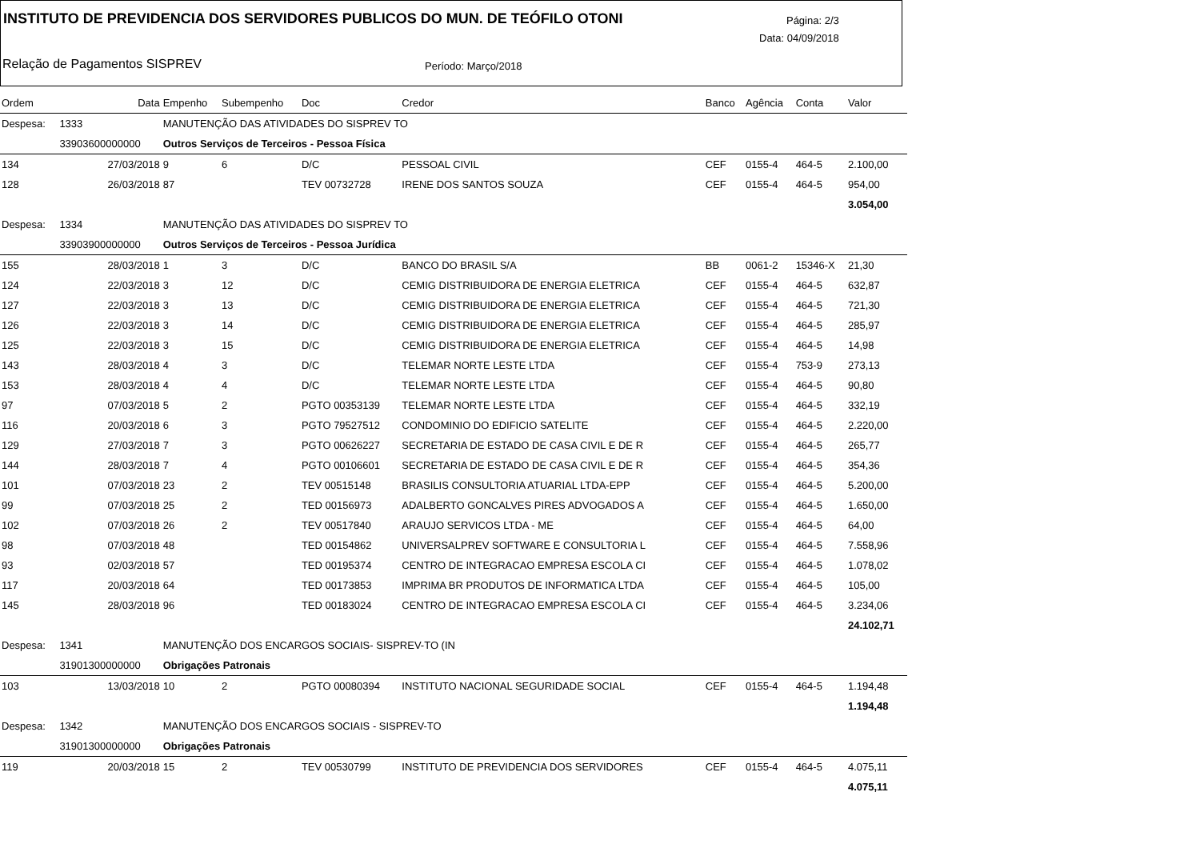INSTITUTO DE PREVIDENCIA DOS SERVIDORES PUBLICOS DO MUN. DE TEÓFILO OTONI
Página: 2/3
Data: 04/09/2018
Relação de Pagamentos SISPREV Período: Março/2018
| Ordem | Data | Empenho | Subempenho | Doc | Credor | Banco | Agência | Conta | Valor |
| --- | --- | --- | --- | --- | --- | --- | --- | --- | --- |
| Despesa: | 1333 | MANUTENÇÃO DAS ATIVIDADES DO SISPREV TO | | | | | | | |
| | 33903600000000 | Outros Serviços de Terceiros - Pessoa Física | | | | | | | |
| 134 | 27/03/2018 | 9 | 6 | D/C | PESSOAL CIVIL | CEF | 0155-4 | 464-5 | 2.100,00 |
| 128 | 26/03/2018 | 87 | | TEV 00732728 | IRENE DOS SANTOS SOUZA | CEF | 0155-4 | 464-5 | 954,00 |
| | | | | | | | | | 3.054,00 |
| Despesa: | 1334 | MANUTENÇÃO DAS ATIVIDADES DO SISPREV TO | | | | | | | |
| | 33903900000000 | Outros Serviços de Terceiros - Pessoa Jurídica | | | | | | | |
| 155 | 28/03/2018 | 1 | 3 | D/C | BANCO DO BRASIL S/A | BB | 0061-2 | 15346-X | 21,30 |
| 124 | 22/03/2018 | 3 | 12 | D/C | CEMIG DISTRIBUIDORA DE ENERGIA ELETRICA | CEF | 0155-4 | 464-5 | 632,87 |
| 127 | 22/03/2018 | 3 | 13 | D/C | CEMIG DISTRIBUIDORA DE ENERGIA ELETRICA | CEF | 0155-4 | 464-5 | 721,30 |
| 126 | 22/03/2018 | 3 | 14 | D/C | CEMIG DISTRIBUIDORA DE ENERGIA ELETRICA | CEF | 0155-4 | 464-5 | 285,97 |
| 125 | 22/03/2018 | 3 | 15 | D/C | CEMIG DISTRIBUIDORA DE ENERGIA ELETRICA | CEF | 0155-4 | 464-5 | 14,98 |
| 143 | 28/03/2018 | 4 | 3 | D/C | TELEMAR NORTE LESTE LTDA | CEF | 0155-4 | 753-9 | 273,13 |
| 153 | 28/03/2018 | 4 | 4 | D/C | TELEMAR NORTE LESTE LTDA | CEF | 0155-4 | 464-5 | 90,80 |
| 97 | 07/03/2018 | 5 | 2 | PGTO 00353139 | TELEMAR NORTE LESTE LTDA | CEF | 0155-4 | 464-5 | 332,19 |
| 116 | 20/03/2018 | 6 | 3 | PGTO 79527512 | CONDOMINIO DO EDIFICIO SATELITE | CEF | 0155-4 | 464-5 | 2.220,00 |
| 129 | 27/03/2018 | 7 | 3 | PGTO 00626227 | SECRETARIA DE ESTADO DE CASA CIVIL E DE R | CEF | 0155-4 | 464-5 | 265,77 |
| 144 | 28/03/2018 | 7 | 4 | PGTO 00106601 | SECRETARIA DE ESTADO DE CASA CIVIL E DE R | CEF | 0155-4 | 464-5 | 354,36 |
| 101 | 07/03/2018 | 23 | 2 | TEV 00515148 | BRASILIS CONSULTORIA ATUARIAL LTDA-EPP | CEF | 0155-4 | 464-5 | 5.200,00 |
| 99 | 07/03/2018 | 25 | 2 | TED 00156973 | ADALBERTO GONCALVES PIRES ADVOGADOS A | CEF | 0155-4 | 464-5 | 1.650,00 |
| 102 | 07/03/2018 | 26 | 2 | TEV 00517840 | ARAUJO SERVICOS LTDA - ME | CEF | 0155-4 | 464-5 | 64,00 |
| 98 | 07/03/2018 | 48 | | TED 00154862 | UNIVERSALPREV SOFTWARE E CONSULTORIA L | CEF | 0155-4 | 464-5 | 7.558,96 |
| 93 | 02/03/2018 | 57 | | TED 00195374 | CENTRO DE INTEGRACAO EMPRESA ESCOLA CI | CEF | 0155-4 | 464-5 | 1.078,02 |
| 117 | 20/03/2018 | 64 | | TED 00173853 | IMPRIMA BR PRODUTOS DE INFORMATICA LTDA | CEF | 0155-4 | 464-5 | 105,00 |
| 145 | 28/03/2018 | 96 | | TED 00183024 | CENTRO DE INTEGRACAO EMPRESA ESCOLA CI | CEF | 0155-4 | 464-5 | 3.234,06 |
| | | | | | | | | | 24.102,71 |
| Despesa: | 1341 | MANUTENÇÃO DOS ENCARGOS SOCIAIS- SISPREV-TO (IN | | | | | | | |
| | 31901300000000 | Obrigações Patronais | | | | | | | |
| 103 | 13/03/2018 | 10 | 2 | PGTO 00080394 | INSTITUTO NACIONAL SEGURIDADE SOCIAL | CEF | 0155-4 | 464-5 | 1.194,48 |
| | | | | | | | | | 1.194,48 |
| Despesa: | 1342 | MANUTENÇÃO DOS ENCARGOS SOCIAIS - SISPREV-TO | | | | | | | |
| | 31901300000000 | Obrigações Patronais | | | | | | | |
| 119 | 20/03/2018 | 15 | 2 | TEV 00530799 | INSTITUTO DE PREVIDENCIA DOS SERVIDORES | CEF | 0155-4 | 464-5 | 4.075,11 |
| | | | | | | | | | 4.075,11 |